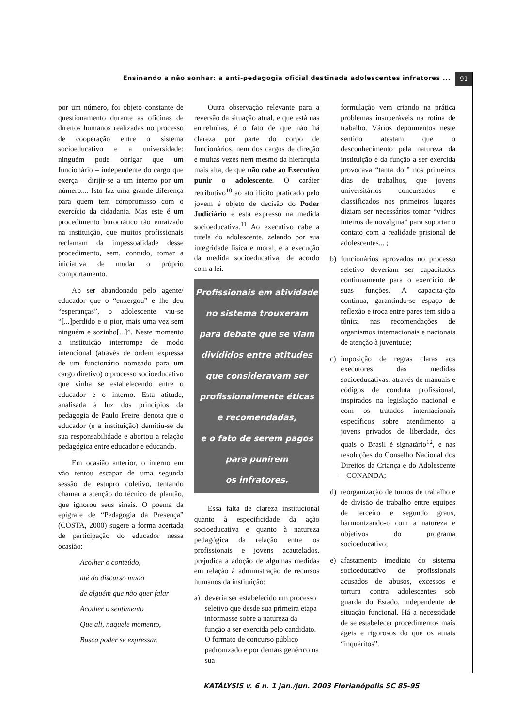Ensinando a não sonhar: a anti-pedagogia oficial destinada adolescentes infratores ... 91
por um número, foi objeto constante de questionamento durante as oficinas de direitos humanos realizadas no processo de cooperação entre o sistema socioeducativo e a universidade: ninguém pode obrigar que um funcionário – independente do cargo que exerça – dirijir-se a um interno por um número.... Isto faz uma grande diferença para quem tem compromisso com o exercício da cidadania. Mas este é um procedimento burocrático tão enraizado na instituição, que muitos profissionais reclamam da impessoalidade desse procedimento, sem, contudo, tomar a iniciativa de mudar o próprio comportamento.
Ao ser abandonado pelo agente/ educador que o “enxergou” e lhe deu “esperanças”, o adolescente viu-se “[...]perdido e o pior, mais uma vez sem ninguém e sozinho[...]”. Neste momento a instituição interrompe de modo intencional (através de ordem expressa de um funcionário nomeado para um cargo diretivo) o processo socioeducativo que vinha se estabelecendo entre o educador e o interno. Esta atitude, analisada à luz dos princípios da pedagogia de Paulo Freire, denota que o educador (e a instituição) demitiu-se de sua responsabilidade e abortou a relação pedagógica entre educador e educando.
Em ocasião anterior, o interno em vão tentou escapar de uma segunda sessão de estupro coletivo, tentando chamar a atenção do técnico de plantão, que ignorou seus sinais. O poema da epígrafe de “Pedagogia da Presença” (COSTA, 2000) sugere a forma acertada de participação do educador nessa ocasião:
Acolher o conteúdo,
até do discurso mudo
de alguém que não quer falar
Acolher o sentimento
Que ali, naquele momento,
Busca poder se expressar.
Outra observação relevante para a reversão da situação atual, e que está nas entrelinhas, é o fato de que não há clareza por parte do corpo de funcionários, nem dos cargos de direção e muitas vezes nem mesmo da hierarquia mais alta, de que não cabe ao Executivo punir o adolescente. O caráter retributivo<sup>10</sup> ao ato ilícito praticado pelo jovem é objeto de decisão do Poder Judiciário e está expresso na medida socioeducativa.<sup>11</sup> Ao executivo cabe a tutela do adolescente, zelando por sua integridade física e moral, e a execução da medida socioeducativa, de acordo com a lei.
Profissionais em atividade
no sistema trouxeram
para debate que se viam
divididos entre atitudes
que consideravam ser
profissionalmente éticas
e recomendadas,
e o fato de serem pagos
para punirem
os infratores.
Essa falta de clareza institucional quanto à especificidade da ação socioeducativa e quanto à natureza pedagógica da relação entre os profissionais e jovens acautelados, prejudica a adoção de algumas medidas em relação à administração de recursos humanos da instituição:
a) deveria ser estabelecido um processo seletivo que desde sua primeira etapa informasse sobre a natureza da função a ser exercida pelo candidato. O formato de concurso público padronizado e por demais genérico na sua
formulação vem criando na prática problemas insuperáveis na rotina de trabalho. Vários depoimentos neste sentido atestam que o desconhecimento pela natureza da instituição e da função a ser exercida provocava “tanta dor” nos primeiros dias de trabalhos, que jovens universitários concursados e classificados nos primeiros lugares diziam ser necessários tomar “vidros inteiros de novalgina” para suportar o contato com a realidade prisional de adolescentes... ;
b) funcionários aprovados no processo seletivo deveriam ser capacitados continuamente para o exercício de suas funções. A capacita-ção contínua, garantindo-se espaço de reflexão e troca entre pares tem sido a tônica nas recomendações de organismos internacionais e nacionais de atenção à juventude;
c) imposição de regras claras aos executores das medidas socioeducativas, através de manuais e códigos de conduta profissional, inspirados na legislação nacional e com os tratados internacionais específicos sobre atendimento a jovens privados de liberdade, dos quais o Brasil é signatário<sup>12</sup>, e nas resoluções do Conselho Nacional dos Direitos da Criança e do Adolescente – CONANDA;
d) reorganização de turnos de trabalho e de divisão de trabalho entre equipes de terceiro e segundo graus, harmonizando-o com a natureza e objetivos do programa socioeducativo;
e) afastamento imediato do sistema socioeducativo de profissionais acusados de abusos, excessos e tortura contra adolescentes sob guarda do Estado, independente de situação funcional. Há a necessidade de se estabelecer procedimentos mais ágeis e rigorosos do que os atuais “inquéritos”.
KATÁLYSIS v. 6 n. 1 jan./jun. 2003 Florianópolis SC 85-95